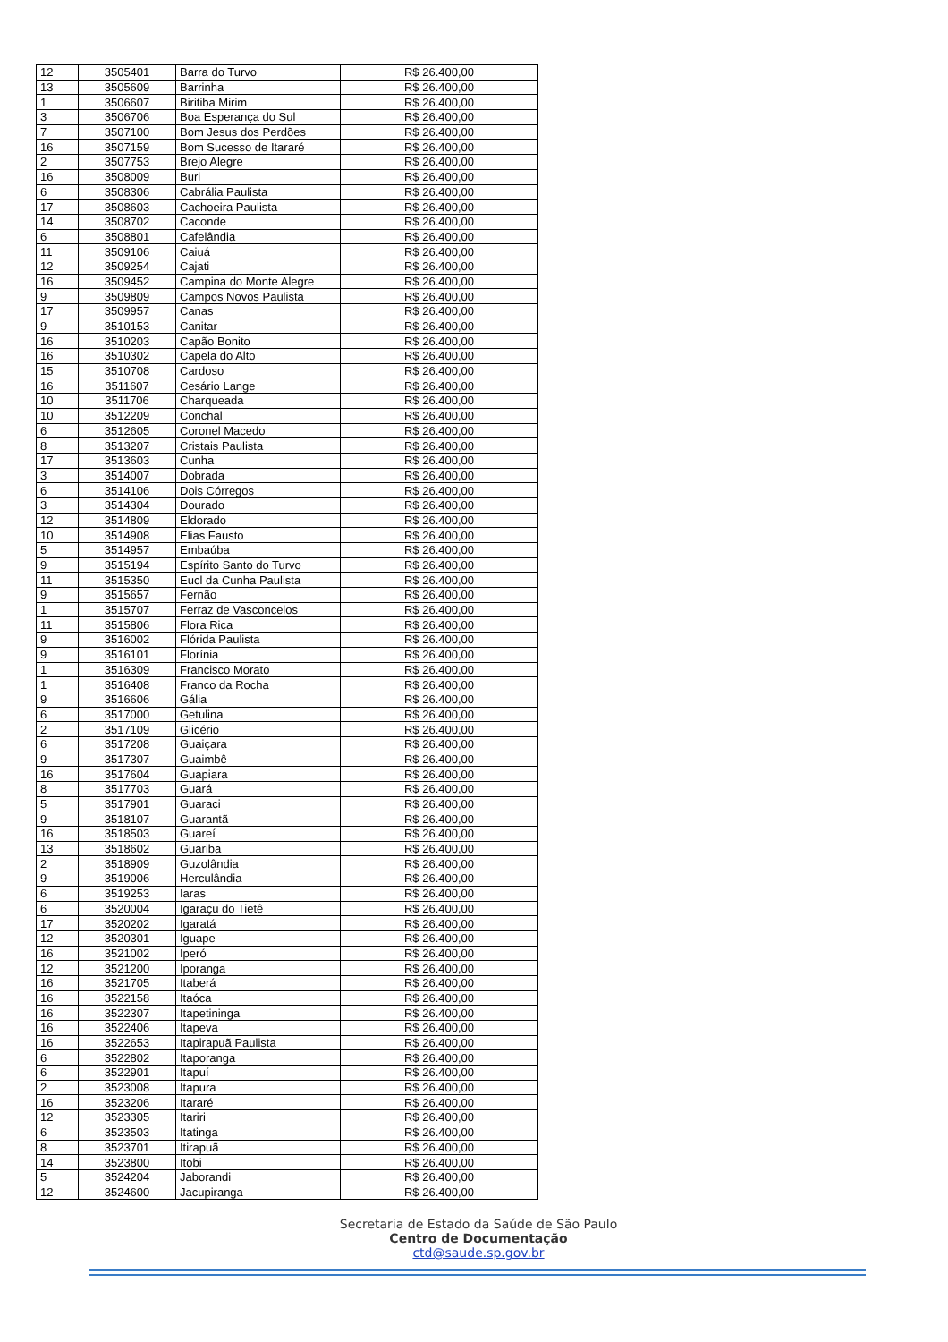| 12 | 3505401 | Barra do Turvo | R$ 26.400,00 |
| 13 | 3505609 | Barrinha | R$ 26.400,00 |
| 1 | 3506607 | Biritiba Mirim | R$ 26.400,00 |
| 3 | 3506706 | Boa Esperança do Sul | R$ 26.400,00 |
| 7 | 3507100 | Bom Jesus dos Perdões | R$ 26.400,00 |
| 16 | 3507159 | Bom Sucesso de Itararé | R$ 26.400,00 |
| 2 | 3507753 | Brejo Alegre | R$ 26.400,00 |
| 16 | 3508009 | Buri | R$ 26.400,00 |
| 6 | 3508306 | Cabrália Paulista | R$ 26.400,00 |
| 17 | 3508603 | Cachoeira Paulista | R$ 26.400,00 |
| 14 | 3508702 | Caconde | R$ 26.400,00 |
| 6 | 3508801 | Cafelândia | R$ 26.400,00 |
| 11 | 3509106 | Caiuá | R$ 26.400,00 |
| 12 | 3509254 | Cajati | R$ 26.400,00 |
| 16 | 3509452 | Campina do Monte Alegre | R$ 26.400,00 |
| 9 | 3509809 | Campos Novos Paulista | R$ 26.400,00 |
| 17 | 3509957 | Canas | R$ 26.400,00 |
| 9 | 3510153 | Canitar | R$ 26.400,00 |
| 16 | 3510203 | Capão Bonito | R$ 26.400,00 |
| 16 | 3510302 | Capela do Alto | R$ 26.400,00 |
| 15 | 3510708 | Cardoso | R$ 26.400,00 |
| 16 | 3511607 | Cesário Lange | R$ 26.400,00 |
| 10 | 3511706 | Charqueada | R$ 26.400,00 |
| 10 | 3512209 | Conchal | R$ 26.400,00 |
| 6 | 3512605 | Coronel Macedo | R$ 26.400,00 |
| 8 | 3513207 | Cristais Paulista | R$ 26.400,00 |
| 17 | 3513603 | Cunha | R$ 26.400,00 |
| 3 | 3514007 | Dobrada | R$ 26.400,00 |
| 6 | 3514106 | Dois Córregos | R$ 26.400,00 |
| 3 | 3514304 | Dourado | R$ 26.400,00 |
| 12 | 3514809 | Eldorado | R$ 26.400,00 |
| 10 | 3514908 | Elias Fausto | R$ 26.400,00 |
| 5 | 3514957 | Embaúba | R$ 26.400,00 |
| 9 | 3515194 | Espírito Santo do Turvo | R$ 26.400,00 |
| 11 | 3515350 | Eucl da Cunha Paulista | R$ 26.400,00 |
| 9 | 3515657 | Fernão | R$ 26.400,00 |
| 1 | 3515707 | Ferraz de Vasconcelos | R$ 26.400,00 |
| 11 | 3515806 | Flora Rica | R$ 26.400,00 |
| 9 | 3516002 | Flórida Paulista | R$ 26.400,00 |
| 9 | 3516101 | Florínia | R$ 26.400,00 |
| 1 | 3516309 | Francisco Morato | R$ 26.400,00 |
| 1 | 3516408 | Franco da Rocha | R$ 26.400,00 |
| 9 | 3516606 | Gália | R$ 26.400,00 |
| 6 | 3517000 | Getulina | R$ 26.400,00 |
| 2 | 3517109 | Glicério | R$ 26.400,00 |
| 6 | 3517208 | Guaiçara | R$ 26.400,00 |
| 9 | 3517307 | Guaimbê | R$ 26.400,00 |
| 16 | 3517604 | Guapiara | R$ 26.400,00 |
| 8 | 3517703 | Guará | R$ 26.400,00 |
| 5 | 3517901 | Guaraci | R$ 26.400,00 |
| 9 | 3518107 | Guarantã | R$ 26.400,00 |
| 16 | 3518503 | Guareí | R$ 26.400,00 |
| 13 | 3518602 | Guariba | R$ 26.400,00 |
| 2 | 3518909 | Guzolândia | R$ 26.400,00 |
| 9 | 3519006 | Herculândia | R$ 26.400,00 |
| 6 | 3519253 | Iaras | R$ 26.400,00 |
| 6 | 3520004 | Igaraçu do Tietê | R$ 26.400,00 |
| 17 | 3520202 | Igaratá | R$ 26.400,00 |
| 12 | 3520301 | Iguape | R$ 26.400,00 |
| 16 | 3521002 | Iperó | R$ 26.400,00 |
| 12 | 3521200 | Iporanga | R$ 26.400,00 |
| 16 | 3521705 | Itaberá | R$ 26.400,00 |
| 16 | 3522158 | Itaóca | R$ 26.400,00 |
| 16 | 3522307 | Itapetininga | R$ 26.400,00 |
| 16 | 3522406 | Itapeva | R$ 26.400,00 |
| 16 | 3522653 | Itapirapuã Paulista | R$ 26.400,00 |
| 6 | 3522802 | Itaporanga | R$ 26.400,00 |
| 6 | 3522901 | Itapuí | R$ 26.400,00 |
| 2 | 3523008 | Itapura | R$ 26.400,00 |
| 16 | 3523206 | Itararé | R$ 26.400,00 |
| 12 | 3523305 | Itariri | R$ 26.400,00 |
| 6 | 3523503 | Itatinga | R$ 26.400,00 |
| 8 | 3523701 | Itirapuã | R$ 26.400,00 |
| 14 | 3523800 | Itobi | R$ 26.400,00 |
| 5 | 3524204 | Jaborandi | R$ 26.400,00 |
| 12 | 3524600 | Jacupiranga | R$ 26.400,00 |
Secretaria de Estado da Saúde de São Paulo
Centro de Documentação
ctd@saude.sp.gov.br